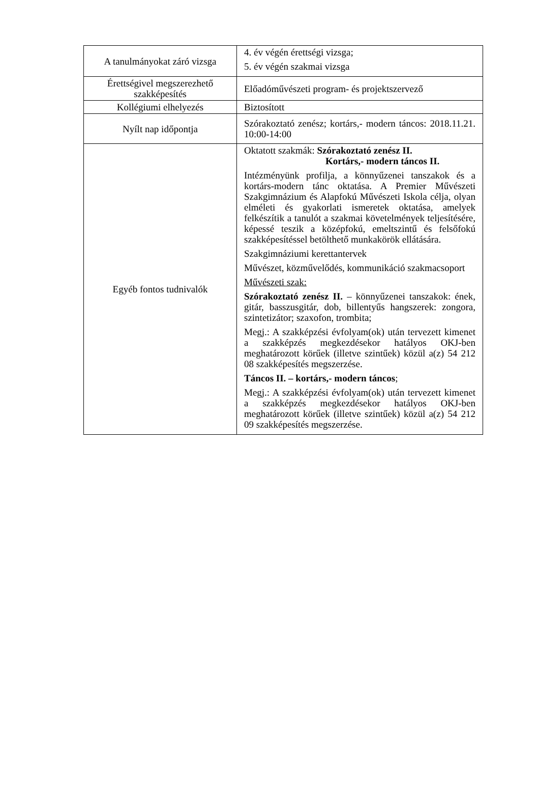| A tanulmányokat záró vizsga | 4. év végén érettségi vizsga; 5. év végén szakmai vizsga |
| Érettségivel megszerezhető szakképesítés | Előadóművészeti program- és projektszervező |
| Kollégiumi elhelyezés | Biztosított |
| Nyílt nap időpontja | Szórakoztató zenész; kortárs,- modern táncos: 2018.11.21. 10:00-14:00 |
| Egyéb fontos tudnivalók | Oktatott szakmák: Szórakoztató zenész II. Kortárs,- modern táncos II. Intézményünk profilja, a könnyűzenei tanszakok és a kortárs-modern tánc oktatása. A Premier Művészeti Szakgimnázium és Alapfokú Művészeti Iskola célja, olyan elméleti és gyakorlati ismeretek oktatása, amelyek felkészítik a tanulót a szakmai követelmények teljesítésére, képessé teszik a középfokú, emeltszintű és felsőfokú szakképesítéssel betölthető munkakörök ellátására. Szakgimnáziumi kerettantervek Művészet, közművelődés, kommunikáció szakmacsoport Művészeti szak: Szórakoztató zenész II. – könnyűzenei tanszakok: ének, gitár, basszusgitár, dob, billentyűs hangszerek: zongora, szintetizátor; szaxofon, trombita; Megj.: A szakképzési évfolyam(ok) után tervezett kimenet a szakképzés megkezdésekor hatályos OKJ-ben meghatározott körűek (illetve szintűek) közül a(z) 54 212 08 szakképesítés megszerzése. Táncos II. – kortárs,- modern táncos ; Megj.: A szakképzési évfolyam(ok) után tervezett kimenet a szakképzés megkezdésekor hatályos OKJ-ben meghatározott körűek (illetve szintűek) közül a(z) 54 212 09 szakképesítés megszerzése. |